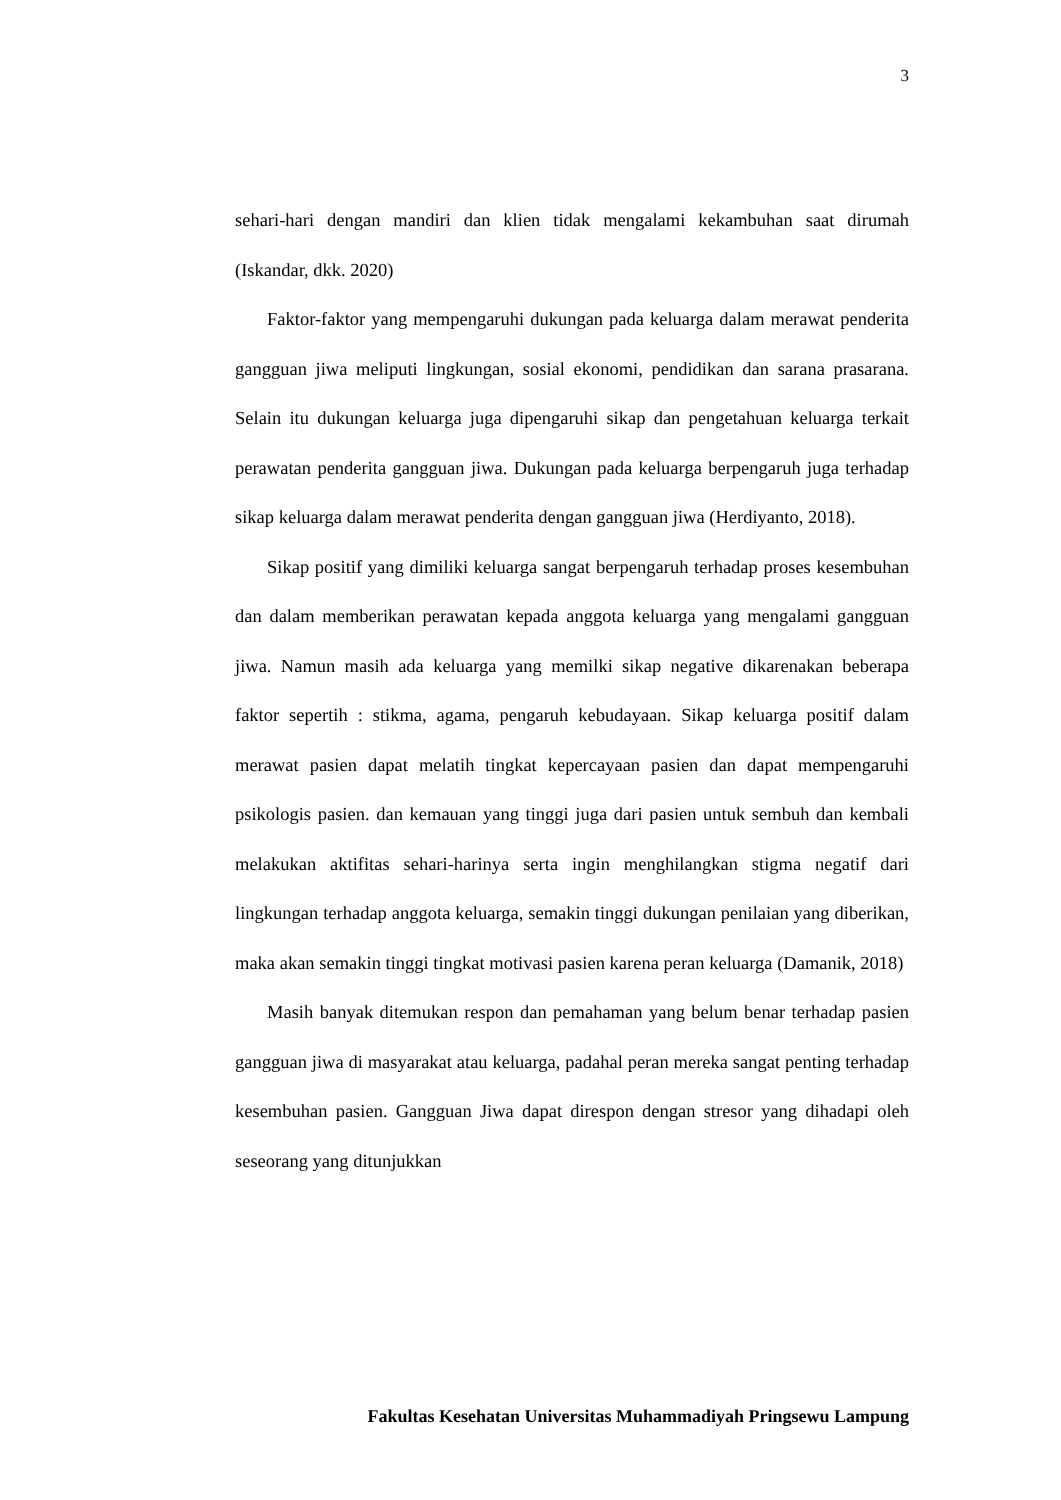3
sehari-hari dengan mandiri dan klien tidak mengalami kekambuhan saat dirumah (Iskandar, dkk. 2020)
Faktor-faktor yang mempengaruhi dukungan pada keluarga dalam merawat penderita gangguan jiwa meliputi lingkungan, sosial ekonomi, pendidikan dan sarana prasarana. Selain itu dukungan keluarga juga dipengaruhi sikap dan pengetahuan keluarga terkait perawatan penderita gangguan jiwa. Dukungan pada keluarga berpengaruh juga terhadap sikap keluarga dalam merawat penderita dengan gangguan jiwa (Herdiyanto, 2018).
Sikap positif yang dimiliki keluarga sangat berpengaruh terhadap proses kesembuhan dan dalam memberikan perawatan kepada anggota keluarga yang mengalami gangguan jiwa. Namun masih ada keluarga yang memilki sikap negative dikarenakan beberapa faktor sepertih : stikma, agama, pengaruh kebudayaan. Sikap keluarga positif dalam merawat pasien dapat melatih tingkat kepercayaan pasien dan dapat mempengaruhi psikologis pasien. dan kemauan yang tinggi juga dari pasien untuk sembuh dan kembali melakukan aktifitas sehari-harinya serta ingin menghilangkan stigma negatif dari lingkungan terhadap anggota keluarga, semakin tinggi dukungan penilaian yang diberikan, maka akan semakin tinggi tingkat motivasi pasien karena peran keluarga (Damanik, 2018)
Masih banyak ditemukan respon dan pemahaman yang belum benar terhadap pasien gangguan jiwa di masyarakat atau keluarga, padahal peran mereka sangat penting terhadap kesembuhan pasien. Gangguan Jiwa dapat direspon dengan stresor yang dihadapi oleh seseorang yang ditunjukkan
Fakultas Kesehatan Universitas Muhammadiyah Pringsewu Lampung